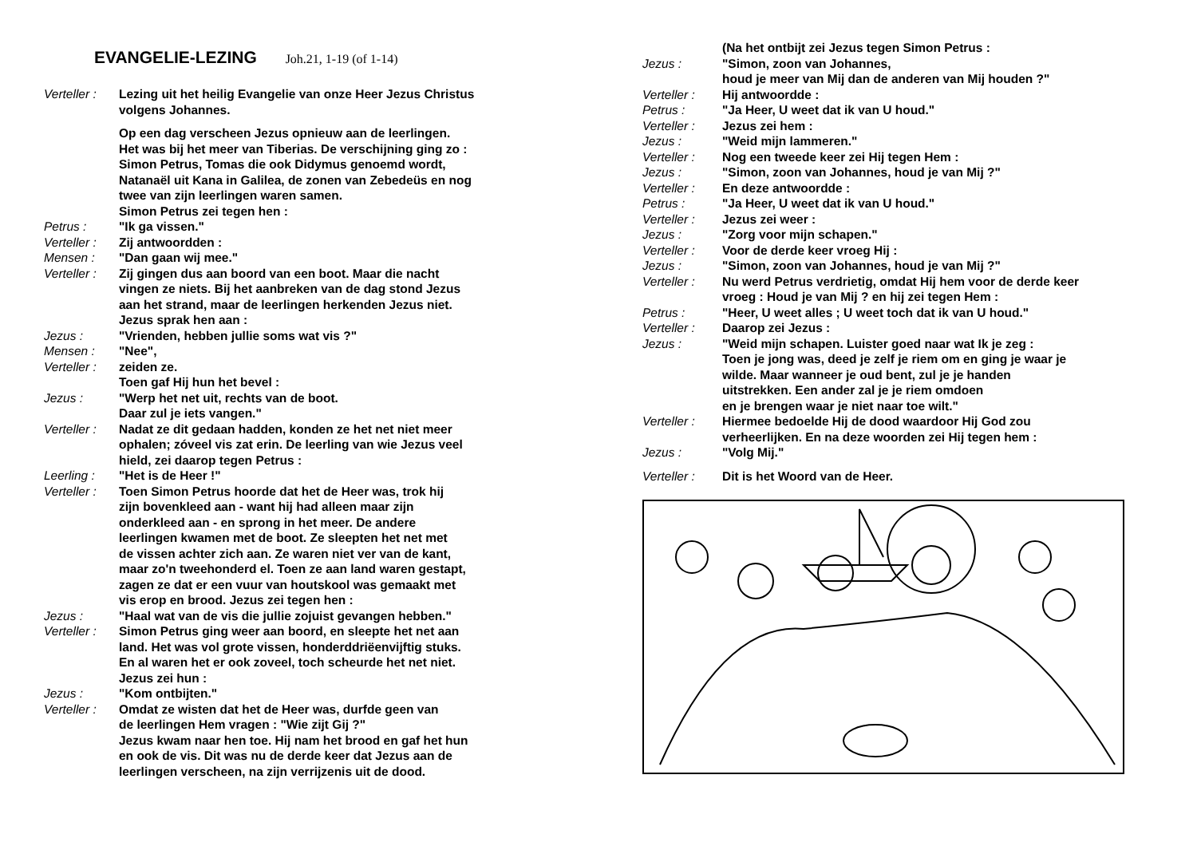EVANGELIE-LEZING Joh.21, 1-19 (of 1-14)
| Verteller : | Lezing uit het heilig Evangelie van onze Heer Jezus Christus volgens Johannes. |
| | Op een dag verscheen Jezus opnieuw aan de leerlingen. Het was bij het meer van Tiberias. De verschijning ging zo : Simon Petrus, Tomas die ook Didymus genoemd wordt, Natanaël uit Kana in Galilea, de zonen van Zebedeüs en nog twee van zijn leerlingen waren samen. Simon Petrus zei tegen hen : |
| Petrus : | "Ik ga vissen." |
| Verteller : | Zij antwoordden : |
| Mensen : | "Dan gaan wij mee." |
| Verteller : | Zij gingen dus aan boord van een boot. Maar die nacht vingen ze niets. Bij het aanbreken van de dag stond Jezus aan het strand, maar de leerlingen herkenden Jezus niet. Jezus sprak hen aan : |
| Jezus : | "Vrienden, hebben jullie soms wat vis ?" |
| Mensen : | "Nee", |
| Verteller : | zeiden ze. Toen gaf Hij hun het bevel : |
| Jezus : | "Werp het net uit, rechts van de boot. Daar zul je iets vangen." |
| Verteller : | Nadat ze dit gedaan hadden, konden ze het net niet meer ophalen; zóveel vis zat erin. De leerling van wie Jezus veel hield, zei daarop tegen Petrus : |
| Leerling : | "Het is de Heer !" |
| Verteller : | Toen Simon Petrus hoorde dat het de Heer was, trok hij zijn bovenkleed aan - want hij had alleen maar zijn onderkleed aan - en sprong in het meer. De andere leerlingen kwamen met de boot. Ze sleepten het net met de vissen achter zich aan. Ze waren niet ver van de kant, maar zo'n tweehonderd el. Toen ze aan land waren gestapt, zagen ze dat er een vuur van houtskool was gemaakt met vis erop en brood. Jezus zei tegen hen : |
| Jezus : | "Haal wat van de vis die jullie zojuist gevangen hebben." |
| Verteller : | Simon Petrus ging weer aan boord, en sleepte het net aan land. Het was vol grote vissen, honderddriëenvijftig stuks. En al waren het er ook zoveel, toch scheurde het net niet. Jezus zei hun : |
| Jezus : | "Kom ontbijten." |
| Verteller : | Omdat ze wisten dat het de Heer was, durfde geen van de leerlingen Hem vragen : "Wie zijt Gij ?" Jezus kwam naar hen toe. Hij nam het brood en gaf het hun en ook de vis. Dit was nu de derde keer dat Jezus aan de leerlingen verscheen, na zijn verrijzenis uit de dood. |
| | (Na het ontbijt zei Jezus tegen Simon Petrus : |
| Jezus : | "Simon, zoon van Johannes, houd je meer van Mij dan de anderen van Mij houden ?" |
| Verteller : | Hij antwoordde : |
| Petrus : | "Ja Heer, U weet dat ik van U houd." |
| Verteller : | Jezus zei hem : |
| Jezus : | "Weid mijn lammeren." |
| Verteller : | Nog een tweede keer zei Hij tegen Hem : |
| Jezus : | "Simon, zoon van Johannes, houd je van Mij ?" |
| Verteller : | En deze antwoordde : |
| Petrus : | "Ja Heer, U weet dat ik van U houd." |
| Verteller : | Jezus zei weer : |
| Jezus : | "Zorg voor mijn schapen." |
| Verteller : | Voor de derde keer vroeg Hij : |
| Jezus : | "Simon, zoon van Johannes, houd je van Mij ?" |
| Verteller : | Nu werd Petrus verdrietig, omdat Hij hem voor de derde keer vroeg : Houd je van Mij ? en hij zei tegen Hem : |
| Petrus : | "Heer, U weet alles ; U weet toch dat ik van U houd." |
| Verteller : | Daarop zei Jezus : |
| Jezus : | "Weid mijn schapen. Luister goed naar wat Ik je zeg : Toen je jong was, deed je zelf je riem om en ging je waar je wilde. Maar wanneer je oud bent, zul je je handen uitstrekken. Een ander zal je je riem omdoen en je brengen waar je niet naar toe wilt." |
| Verteller : | Hiermee bedoelde Hij de dood waardoor Hij God zou verheerlijken. En na deze woorden zei Hij tegen hem : |
| Jezus : | "Volg Mij." |
| Verteller : | Dit is het Woord van de Heer. |